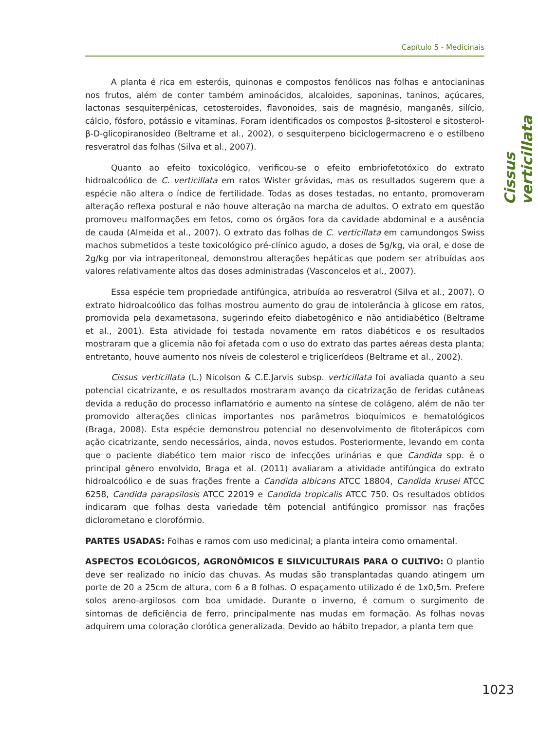Capítulo 5 - Medicinais
Cissus verticillata
A planta é rica em esteróis, quinonas e compostos fenólicos nas folhas e antocianinas nos frutos, além de conter também aminoácidos, alcaloides, saponinas, taninos, açúcares, lactonas sesquiterpênicas, cetosteroides, flavonoides, sais de magnésio, manganês, silício, cálcio, fósforo, potássio e vitaminas. Foram identificados os compostos β-sitosterol e sitosterol-β-D-glicopiranosídeo (Beltrame et al., 2002), o sesquiterpeno biciclogermacreno e o estilbeno resveratrol das folhas (Silva et al., 2007).
Quanto ao efeito toxicológico, verificou-se o efeito embriofetotóxico do extrato hidroalcoólico de C. verticillata em ratos Wister grávidas, mas os resultados sugerem que a espécie não altera o índice de fertilidade. Todas as doses testadas, no entanto, promoveram alteração reflexa postural e não houve alteração na marcha de adultos. O extrato em questão promoveu malformações em fetos, como os órgãos fora da cavidade abdominal e a ausência de cauda (Almeida et al., 2007). O extrato das folhas de C. verticillata em camundongos Swiss machos submetidos a teste toxicológico pré-clínico agudo, a doses de 5g/kg, via oral, e dose de 2g/kg por via intraperitoneal, demonstrou alterações hepáticas que podem ser atribuídas aos valores relativamente altos das doses administradas (Vasconcelos et al., 2007).
Essa espécie tem propriedade antifúngica, atribuída ao resveratrol (Silva et al., 2007). O extrato hidroalcoólico das folhas mostrou aumento do grau de intolerância à glicose em ratos, promovida pela dexametasona, sugerindo efeito diabetogênico e não antidiabético (Beltrame et al., 2001). Esta atividade foi testada novamente em ratos diabéticos e os resultados mostraram que a glicemia não foi afetada com o uso do extrato das partes aéreas desta planta; entretanto, houve aumento nos níveis de colesterol e triglicerídeos (Beltrame et al., 2002).
Cissus verticillata (L.) Nicolson & C.E.Jarvis subsp. verticillata foi avaliada quanto a seu potencial cicatrizante, e os resultados mostraram avanço da cicatrização de feridas cutâneas devida a redução do processo inflamatório e aumento na síntese de colágeno, além de não ter promovido alterações clinicas importantes nos parâmetros bioquímicos e hematológicos (Braga, 2008). Esta espécie demonstrou potencial no desenvolvimento de fitoterápicos com ação cicatrizante, sendo necessários, ainda, novos estudos. Posteriormente, levando em conta que o paciente diabético tem maior risco de infecções urinárias e que Candida spp. é o principal gênero envolvido, Braga et al. (2011) avaliaram a atividade antifúngica do extrato hidroalcoólico e de suas frações frente a Candida albicans ATCC 18804, Candida krusei ATCC 6258, Candida parapsilosis ATCC 22019 e Candida tropicalis ATCC 750. Os resultados obtidos indicaram que folhas desta variedade têm potencial antifúngico promissor nas frações diclorometano e clorofórmio.
PARTES USADAS: Folhas e ramos com uso medicinal; a planta inteira como ornamental.
ASPECTOS ECOLÓGICOS, AGRONÔMICOS E SILVICULTURAIS PARA O CULTIVO: O plantio deve ser realizado no início das chuvas. As mudas são transplantadas quando atingem um porte de 20 a 25cm de altura, com 6 a 8 folhas. O espaçamento utilizado é de 1x0,5m. Prefere solos areno-argilosos com boa umidade. Durante o inverno, é comum o surgimento de sintomas de deficiência de ferro, principalmente nas mudas em formação. As folhas novas adquirem uma coloração clorótica generalizada. Devido ao hábito trepador, a planta tem que
1023